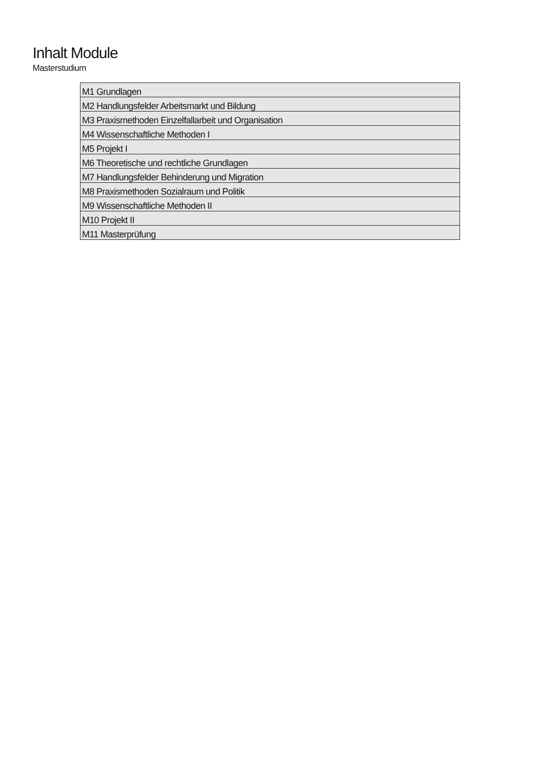Inhalt Module
Masterstudium
| M1 Grundlagen |
| M2 Handlungsfelder Arbeitsmarkt und Bildung |
| M3 Praxismethoden Einzelfallarbeit und Organisation |
| M4 Wissenschaftliche Methoden I |
| M5 Projekt I |
| M6 Theoretische und rechtliche Grundlagen |
| M7 Handlungsfelder Behinderung und Migration |
| M8 Praxismethoden Sozialraum und Politik |
| M9 Wissenschaftliche Methoden II |
| M10 Projekt II |
| M11 Masterprüfung |